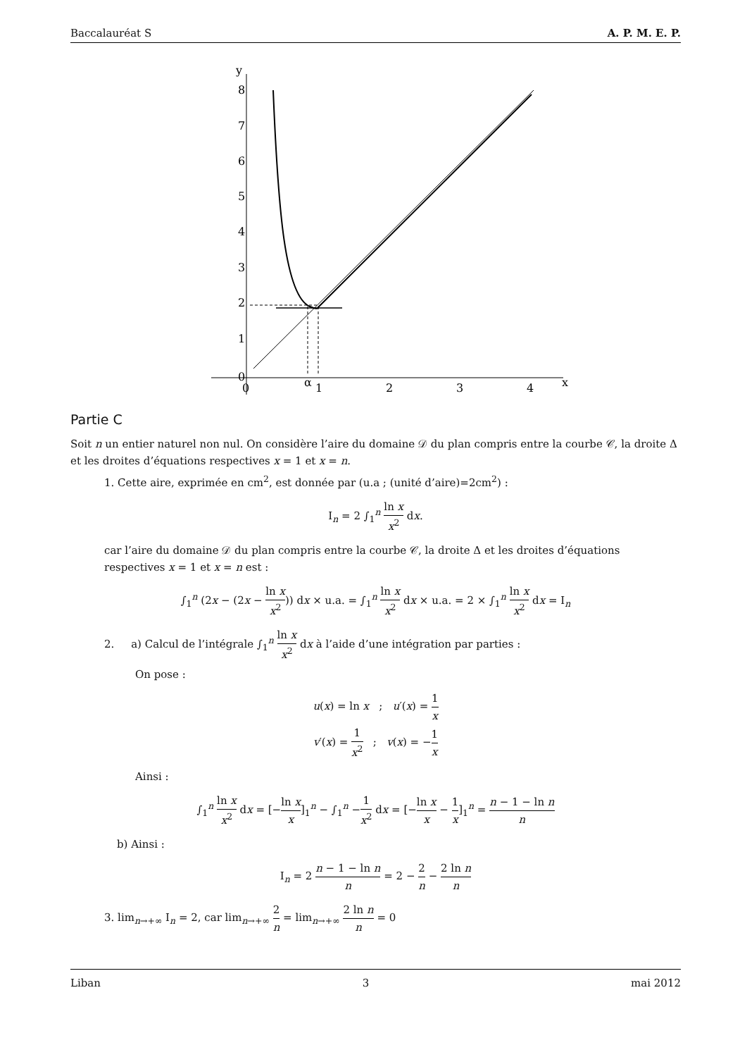Baccalauréat S A. P. M. E. P.
y
8
7
6
5
4
3
2
1
0
0
α
1
2
3
4
x
Partie C
Soit n un entier naturel non nul. On considère l’aire du domaine 𝒟 du plan compris entre la courbe 𝒞, la droite Δ et les droites d’équations respectives x = 1 et x = n.
1. Cette aire, exprimée en cm<sup>2</sup>, est donnée par (u.a ; (unité d’aire)=2cm<sup>2</sup>) :
I<sub>n</sub> = 2 ∫<sub>1</sub><sup>n</sup> ln x x<sup>2</sup> dx.
car l’aire du domaine 𝒟 du plan compris entre la courbe 𝒞, la droite Δ et les droites d’équations respectives x = 1 et x = n est :
∫<sub>1</sub><sup>n</sup> (2x − (2x − ln x x<sup>2</sup>)) dx × u.a. = ∫<sub>1</sub><sup>n</sup> ln x x<sup>2</sup> dx × u.a. = 2 × ∫<sub>1</sub><sup>n</sup> ln x x<sup>2</sup> dx = I<sub>n</sub>
2. a) Calcul de l’intégrale ∫<sub>1</sub><sup>n</sup> ln x x<sup>2</sup> dx à l’aide d’une intégration par parties :
On pose :
u(x) = ln x ; u′(x) = 1 x
v′(x) = 1 x<sup>2</sup> ; v(x) = −1 x
Ainsi :
∫<sub>1</sub><sup>n</sup> ln x x<sup>2</sup> dx = [−ln x x]<sub>1</sub><sup>n</sup> − ∫<sub>1</sub><sup>n</sup> −1 x<sup>2</sup> dx = [−ln x x − 1 x]<sub>1</sub><sup>n</sup> = n − 1 − ln n n
b) Ainsi :
I<sub>n</sub> = 2 n − 1 − ln n n = 2 − 2 n − 2 ln n n
3. lim<sub>n→+∞</sub> I<sub>n</sub> = 2, car lim<sub>n→+∞</sub> 2 n = lim<sub>n→+∞</sub> 2 ln n n = 0
Liban 3 mai 2012